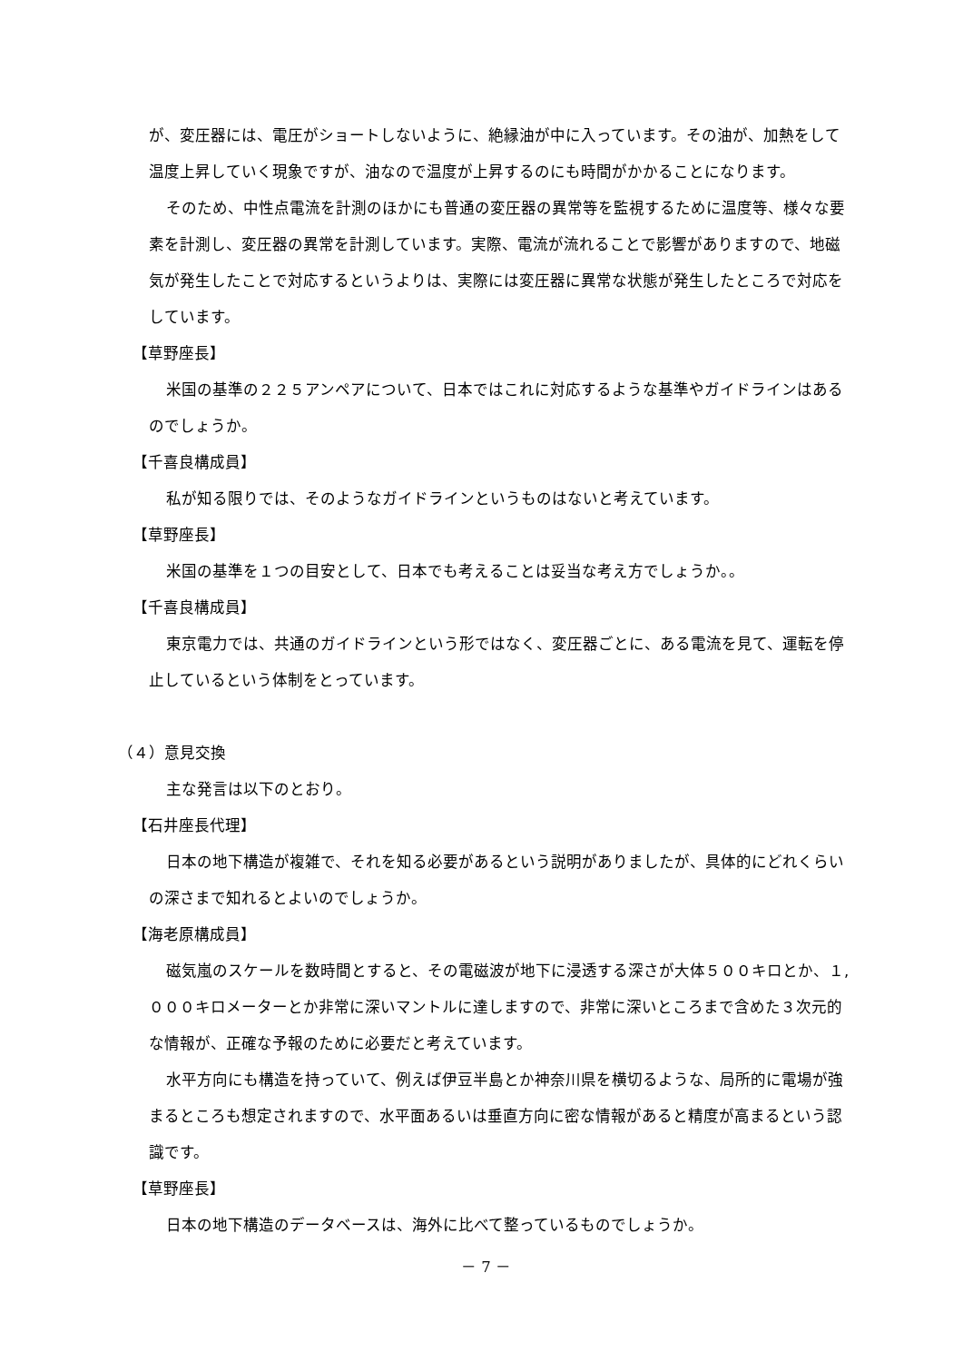が、変圧器には、電圧がショートしないように、絶縁油が中に入っています。その油が、加熱をして温度上昇していく現象ですが、油なので温度が上昇するのにも時間がかかることになります。
そのため、中性点電流を計測のほかにも普通の変圧器の異常等を監視するために温度等、様々な要素を計測し、変圧器の異常を計測しています。実際、電流が流れることで影響がありますので、地磁気が発生したことで対応するというよりは、実際には変圧器に異常な状態が発生したところで対応をしています。
【草野座長】
米国の基準の２２５アンペアについて、日本ではこれに対応するような基準やガイドラインはあるのでしょうか。
【千喜良構成員】
私が知る限りでは、そのようなガイドラインというものはないと考えています。
【草野座長】
米国の基準を１つの目安として、日本でも考えることは妥当な考え方でしょうか。。
【千喜良構成員】
東京電力では、共通のガイドラインという形ではなく、変圧器ごとに、ある電流を見て、運転を停止しているという体制をとっています。
（４）意見交換
主な発言は以下のとおり。
【石井座長代理】
日本の地下構造が複雑で、それを知る必要があるという説明がありましたが、具体的にどれくらいの深さまで知れるとよいのでしょうか。
【海老原構成員】
磁気嵐のスケールを数時間とすると、その電磁波が地下に浸透する深さが大体５００キロとか、１,０００キロメーターとか非常に深いマントルに達しますので、非常に深いところまで含めた３次元的な情報が、正確な予報のために必要だと考えています。
水平方向にも構造を持っていて、例えば伊豆半島とか神奈川県を横切るような、局所的に電場が強まるところも想定されますので、水平面あるいは垂直方向に密な情報があると精度が高まるという認識です。
【草野座長】
日本の地下構造のデータベースは、海外に比べて整っているものでしょうか。
－ 7 －